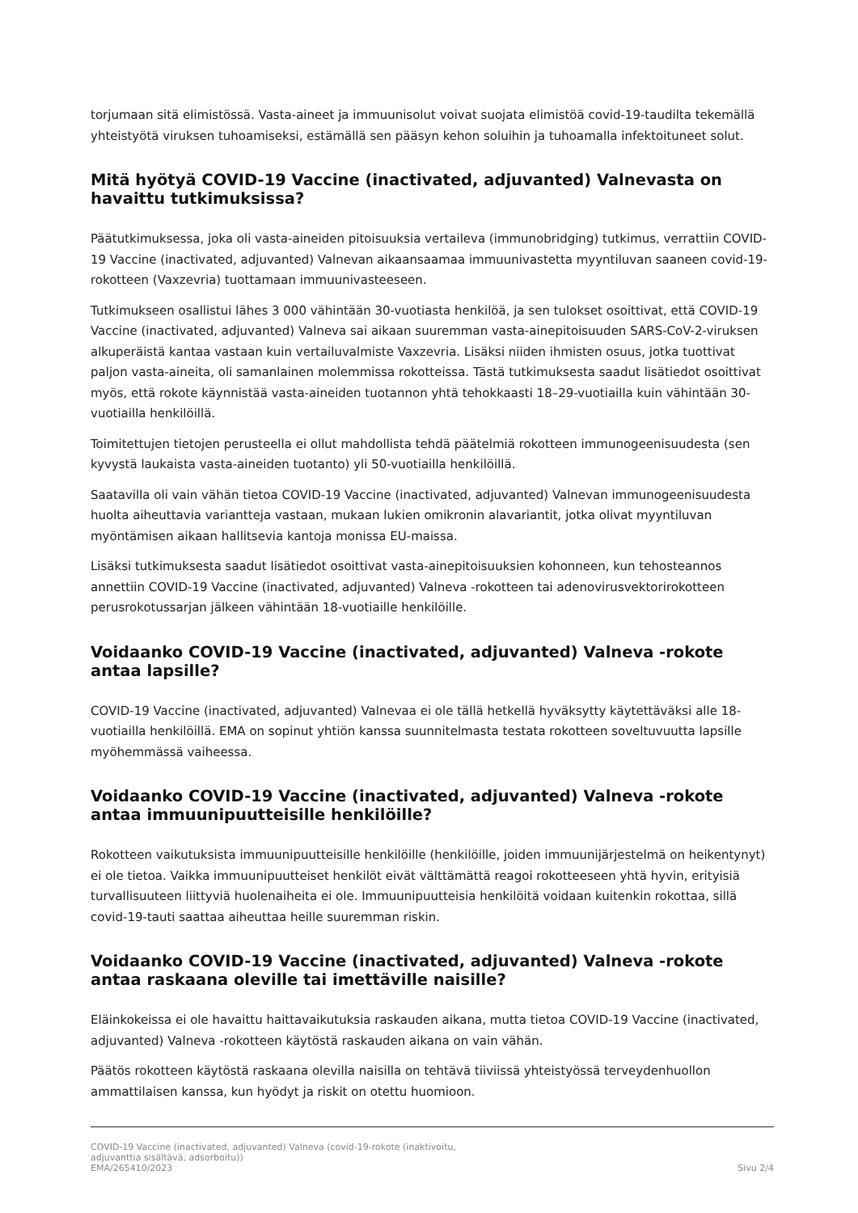torjumaan sitä elimistössä. Vasta-aineet ja immuunisolut voivat suojata elimistöä covid-19-taudilta tekemällä yhteistyötä viruksen tuhoamiseksi, estämällä sen pääsyn kehon soluihin ja tuhoamalla infektoituneet solut.
Mitä hyötyä COVID-19 Vaccine (inactivated, adjuvanted) Valnevasta on havaittu tutkimuksissa?
Päätutkimuksessa, joka oli vasta-aineiden pitoisuuksia vertaileva (immunobridging) tutkimus, verrattiin COVID-19 Vaccine (inactivated, adjuvanted) Valnevan aikaansaamaa immuunivastetta myyntiluvan saaneen covid-19-rokotteen (Vaxzevria) tuottamaan immuunivasteeseen.
Tutkimukseen osallistui lähes 3 000 vähintään 30-vuotiasta henkilöä, ja sen tulokset osoittivat, että COVID-19 Vaccine (inactivated, adjuvanted) Valneva sai aikaan suuremman vasta-ainepitoisuuden SARS-CoV-2-viruksen alkuperäistä kantaa vastaan kuin vertailuvalmiste Vaxzevria. Lisäksi niiden ihmisten osuus, jotka tuottivat paljon vasta-aineita, oli samanlainen molemmissa rokotteissa. Tästä tutkimuksesta saadut lisätiedot osoittivat myös, että rokote käynnistää vasta-aineiden tuotannon yhtä tehokkaasti 18–29-vuotiailla kuin vähintään 30-vuotiailla henkilöillä.
Toimitettujen tietojen perusteella ei ollut mahdollista tehdä päätelmiä rokotteen immunogeenisuudesta (sen kyvystä laukaista vasta-aineiden tuotanto) yli 50-vuotiailla henkilöillä.
Saatavilla oli vain vähän tietoa COVID-19 Vaccine (inactivated, adjuvanted) Valnevan immunogeenisuudesta huolta aiheuttavia variantteja vastaan, mukaan lukien omikronin alavariantit, jotka olivat myyntiluvan myöntämisen aikaan hallitsevia kantoja monissa EU-maissa.
Lisäksi tutkimuksesta saadut lisätiedot osoittivat vasta-ainepitoisuuksien kohonneen, kun tehosteannos annettiin COVID-19 Vaccine (inactivated, adjuvanted) Valneva -rokotteen tai adenovirusvektorirokotteen perusrokotussarjan jälkeen vähintään 18-vuotiaille henkilöille.
Voidaanko COVID-19 Vaccine (inactivated, adjuvanted) Valneva -rokote antaa lapsille?
COVID-19 Vaccine (inactivated, adjuvanted) Valnevaa ei ole tällä hetkellä hyväksytty käytettäväksi alle 18-vuotiailla henkilöillä. EMA on sopinut yhtiön kanssa suunnitelmasta testata rokotteen soveltuvuutta lapsille myöhemmässä vaiheessa.
Voidaanko COVID-19 Vaccine (inactivated, adjuvanted) Valneva -rokote antaa immuunipuutteisille henkilöille?
Rokotteen vaikutuksista immuunipuutteisille henkilöille (henkilöille, joiden immuunijärjestelmä on heikentynyt) ei ole tietoa. Vaikka immuunipuutteiset henkilöt eivät välttämättä reagoi rokotteeseen yhtä hyvin, erityisiä turvallisuuteen liittyviä huolenaiheita ei ole. Immuunipuutteisia henkilöitä voidaan kuitenkin rokottaa, sillä covid-19-tauti saattaa aiheuttaa heille suuremman riskin.
Voidaanko COVID-19 Vaccine (inactivated, adjuvanted) Valneva -rokote antaa raskaana oleville tai imettäville naisille?
Eläinkokeissa ei ole havaittu haittavaikutuksia raskauden aikana, mutta tietoa COVID-19 Vaccine (inactivated, adjuvanted) Valneva -rokotteen käytöstä raskauden aikana on vain vähän.
Päätös rokotteen käytöstä raskaana olevilla naisilla on tehtävä tiiviissä yhteistyössä terveydenhuollon ammattilaisen kanssa, kun hyödyt ja riskit on otettu huomioon.
COVID-19 Vaccine (inactivated, adjuvanted) Valneva (covid-19-rokote (inaktivoitu,
adjuvanttia sisältävä, adsorboitu))
EMA/265410/2023 Sivu 2/4